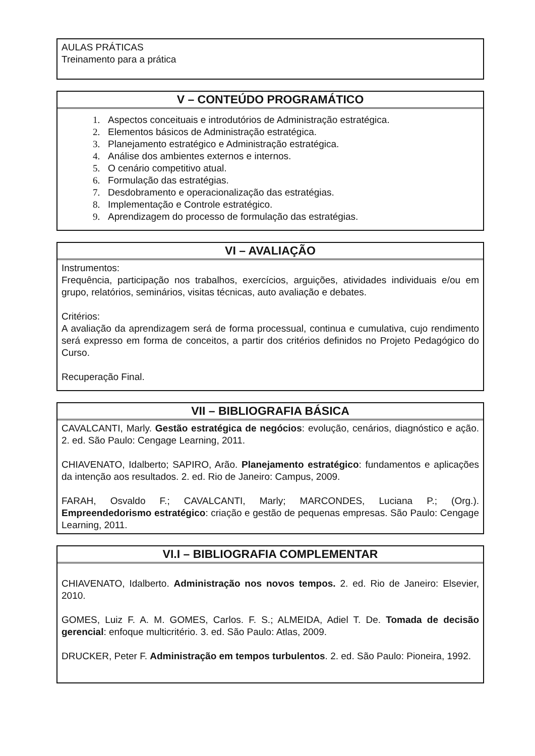AULAS PRÁTICAS
Treinamento para a prática
V – CONTEÚDO PROGRAMÁTICO
1. Aspectos conceituais e introdutórios de Administração estratégica.
2. Elementos básicos de Administração estratégica.
3. Planejamento estratégico e Administração estratégica.
4. Análise dos ambientes externos e internos.
5. O cenário competitivo atual.
6. Formulação das estratégias.
7. Desdobramento e operacionalização das estratégias.
8. Implementação e Controle estratégico.
9. Aprendizagem do processo de formulação das estratégias.
VI – AVALIAÇÃO
Instrumentos:
Frequência, participação nos trabalhos, exercícios, arguições, atividades individuais e/ou em grupo, relatórios, seminários, visitas técnicas, auto avaliação e debates.
Critérios:
A avaliação da aprendizagem será de forma processual, continua e cumulativa, cujo rendimento será expresso em forma de conceitos, a partir dos critérios definidos no Projeto Pedagógico do Curso.
Recuperação Final.
VII – BIBLIOGRAFIA BÁSICA
CAVALCANTI, Marly. Gestão estratégica de negócios: evolução, cenários, diagnóstico e ação. 2. ed. São Paulo: Cengage Learning, 2011.
CHIAVENATO, Idalberto; SAPIRO, Arão. Planejamento estratégico: fundamentos e aplicações da intenção aos resultados. 2. ed. Rio de Janeiro: Campus, 2009.
FARAH, Osvaldo F.; CAVALCANTI, Marly; MARCONDES, Luciana P.; (Org.). Empreendedorismo estratégico: criação e gestão de pequenas empresas. São Paulo: Cengage Learning, 2011.
VI.I – BIBLIOGRAFIA COMPLEMENTAR
CHIAVENATO, Idalberto. Administração nos novos tempos. 2. ed. Rio de Janeiro: Elsevier, 2010.
GOMES, Luiz F. A. M. GOMES, Carlos. F. S.; ALMEIDA, Adiel T. De. Tomada de decisão gerencial: enfoque multicritério. 3. ed. São Paulo: Atlas, 2009.
DRUCKER, Peter F. Administração em tempos turbulentos. 2. ed. São Paulo: Pioneira, 1992.